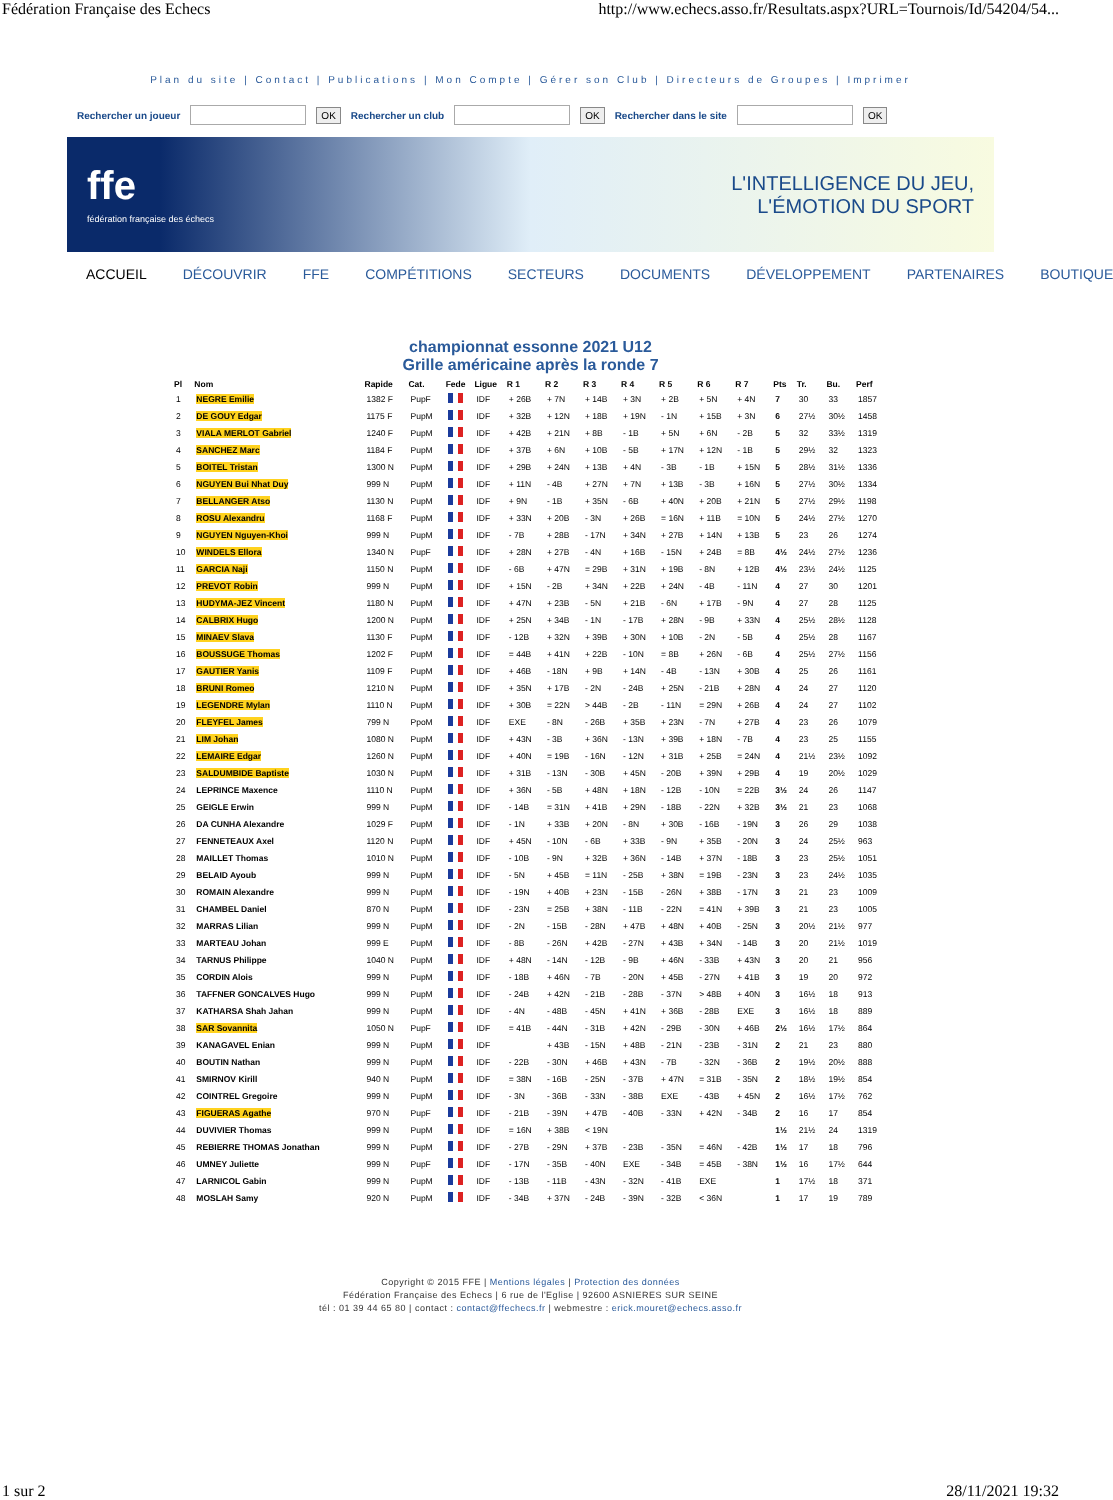Fédération Française des Echecs http://www.echecs.asso.fr/Resultats.aspx?URL=Tournois/Id/54204/54...
Plan du site | Contact | Publications | Mon Compte | Gérer son Club | Directeurs de Groupes | Imprimer
Rechercher un joueur OK Rechercher un club OK Rechercher dans le site OK
ffe
fédération française des échecs
L'INTELLIGENCE DU JEU,
L'ÉMOTION DU SPORT
ACCUEIL DÉCOUVRIR FFE COMPÉTITIONS SECTEURS DOCUMENTS DÉVELOPPEMENT PARTENAIRES BOUTIQUE
championnat essonne 2021 U12
Grille américaine après la ronde 7
| Pl | Nom | Rapide | Cat. | Fede | Ligue | R 1 | R 2 | R 3 | R 4 | R 5 | R 6 | R 7 | Pts | Tr. | Bu. | Perf |
| --- | --- | --- | --- | --- | --- | --- | --- | --- | --- | --- | --- | --- | --- | --- | --- | --- |
| 1 | NEGRE Emilie | 1382 F | PupF | | IDF | + 26B | + 7N | + 14B | + 3N | + 2B | + 5N | + 4N | 7 | 30 | 33 | 1857 |
| 2 | DE GOUY Edgar | 1175 F | PupM | | IDF | + 32B | + 12N | + 18B | + 19N | - 1N | + 15B | + 3N | 6 | 27½ | 30½ | 1458 |
| 3 | VIALA MERLOT Gabriel | 1240 F | PupM | | IDF | + 42B | + 21N | + 8B | - 1B | + 5N | + 6N | - 2B | 5 | 32 | 33½ | 1319 |
| 4 | SANCHEZ Marc | 1184 F | PupM | | IDF | + 37B | + 6N | + 10B | - 5B | + 17N | + 12N | - 1B | 5 | 29½ | 32 | 1323 |
| 5 | BOITEL Tristan | 1300 N | PupM | | IDF | + 29B | + 24N | + 13B | + 4N | - 3B | - 1B | + 15N | 5 | 28½ | 31½ | 1336 |
| 6 | NGUYEN Bui Nhat Duy | 999 N | PupM | | IDF | + 11N | - 4B | + 27N | + 7N | + 13B | - 3B | + 16N | 5 | 27½ | 30½ | 1334 |
| 7 | BELLANGER Atso | 1130 N | PupM | | IDF | + 9N | - 1B | + 35N | - 6B | + 40N | + 20B | + 21N | 5 | 27½ | 29½ | 1198 |
| 8 | ROSU Alexandru | 1168 F | PupM | | IDF | + 33N | + 20B | - 3N | + 26B | = 16N | + 11B | = 10N | 5 | 24½ | 27½ | 1270 |
| 9 | NGUYEN Nguyen-Khoi | 999 N | PupM | | IDF | - 7B | + 28B | - 17N | + 34N | + 27B | + 14N | + 13B | 5 | 23 | 26 | 1274 |
| 10 | WINDELS Ellora | 1340 N | PupF | | IDF | + 28N | + 27B | - 4N | + 16B | - 15N | + 24B | = 8B | 4½ | 24½ | 27½ | 1236 |
| 11 | GARCIA Naji | 1150 N | PupM | | IDF | - 6B | + 47N | = 29B | + 31N | + 19B | - 8N | + 12B | 4½ | 23½ | 24½ | 1125 |
| 12 | PREVOT Robin | 999 N | PupM | | IDF | + 15N | - 2B | + 34N | + 22B | + 24N | - 4B | - 11N | 4 | 27 | 30 | 1201 |
| 13 | HUDYMA-JEZ Vincent | 1180 N | PupM | | IDF | + 47N | + 23B | - 5N | + 21B | - 6N | + 17B | - 9N | 4 | 27 | 28 | 1125 |
| 14 | CALBRIX Hugo | 1200 N | PupM | | IDF | + 25N | + 34B | - 1N | - 17B | + 28N | - 9B | + 33N | 4 | 25½ | 28½ | 1128 |
| 15 | MINAEV Slava | 1130 F | PupM | | IDF | - 12B | + 32N | + 39B | + 30N | + 10B | - 2N | - 5B | 4 | 25½ | 28 | 1167 |
| 16 | BOUSSUGE Thomas | 1202 F | PupM | | IDF | = 44B | + 41N | + 22B | - 10N | = 8B | + 26N | - 6B | 4 | 25½ | 27½ | 1156 |
| 17 | GAUTIER Yanis | 1109 F | PupM | | IDF | + 46B | - 18N | + 9B | + 14N | - 4B | - 13N | + 30B | 4 | 25 | 26 | 1161 |
| 18 | BRUNI Romeo | 1210 N | PupM | | IDF | + 35N | + 17B | - 2N | - 24B | + 25N | - 21B | + 28N | 4 | 24 | 27 | 1120 |
| 19 | LEGENDRE Mylan | 1110 N | PupM | | IDF | + 30B | = 22N | > 44B | - 2B | - 11N | = 29N | + 26B | 4 | 24 | 27 | 1102 |
| 20 | FLEYFEL James | 799 N | PpoM | | IDF | EXE | - 8N | - 26B | + 35B | + 23N | - 7N | + 27B | 4 | 23 | 26 | 1079 |
| 21 | LIM Johan | 1080 N | PupM | | IDF | + 43N | - 3B | + 36N | - 13N | + 39B | + 18N | - 7B | 4 | 23 | 25 | 1155 |
| 22 | LEMAIRE Edgar | 1260 N | PupM | | IDF | + 40N | = 19B | - 16N | - 12N | + 31B | + 25B | = 24N | 4 | 21½ | 23½ | 1092 |
| 23 | SALDUMBIDE Baptiste | 1030 N | PupM | | IDF | + 31B | - 13N | - 30B | + 45N | - 20B | + 39N | + 29B | 4 | 19 | 20½ | 1029 |
| 24 | LEPRINCE Maxence | 1110 N | PupM | | IDF | + 36N | - 5B | + 48N | + 18N | - 12B | - 10N | = 22B | 3½ | 24 | 26 | 1147 |
| 25 | GEIGLE Erwin | 999 N | PupM | | IDF | - 14B | = 31N | + 41B | + 29N | - 18B | - 22N | + 32B | 3½ | 21 | 23 | 1068 |
| 26 | DA CUNHA Alexandre | 1029 F | PupM | | IDF | - 1N | + 33B | + 20N | - 8N | + 30B | - 16B | - 19N | 3 | 26 | 29 | 1038 |
| 27 | FENNETEAUX Axel | 1120 N | PupM | | IDF | + 45N | - 10N | - 6B | + 33B | - 9N | + 35B | - 20N | 3 | 24 | 25½ | 963 |
| 28 | MAILLET Thomas | 1010 N | PupM | | IDF | - 10B | - 9N | + 32B | + 36N | - 14B | + 37N | - 18B | 3 | 23 | 25½ | 1051 |
| 29 | BELAID Ayoub | 999 N | PupM | | IDF | - 5N | + 45B | = 11N | - 25B | + 38N | = 19B | - 23N | 3 | 23 | 24½ | 1035 |
| 30 | ROMAIN Alexandre | 999 N | PupM | | IDF | - 19N | + 40B | + 23N | - 15B | - 26N | + 38B | - 17N | 3 | 21 | 23 | 1009 |
| 31 | CHAMBEL Daniel | 870 N | PupM | | IDF | - 23N | = 25B | + 38N | - 11B | - 22N | = 41N | + 39B | 3 | 21 | 23 | 1005 |
| 32 | MARRAS Lilian | 999 N | PupM | | IDF | - 2N | - 15B | - 28N | + 47B | + 48N | + 40B | - 25N | 3 | 20½ | 21½ | 977 |
| 33 | MARTEAU Johan | 999 E | PupM | | IDF | - 8B | - 26N | + 42B | - 27N | + 43B | + 34N | - 14B | 3 | 20 | 21½ | 1019 |
| 34 | TARNUS Philippe | 1040 N | PupM | | IDF | + 48N | - 14N | - 12B | - 9B | + 46N | - 33B | + 43N | 3 | 20 | 21 | 956 |
| 35 | CORDIN Alois | 999 N | PupM | | IDF | - 18B | + 46N | - 7B | - 20N | + 45B | - 27N | + 41B | 3 | 19 | 20 | 972 |
| 36 | TAFFNER GONCALVES Hugo | 999 N | PupM | | IDF | - 24B | + 42N | - 21B | - 28B | - 37N | > 48B | + 40N | 3 | 16½ | 18 | 913 |
| 37 | KATHARSA Shah Jahan | 999 N | PupM | | IDF | - 4N | - 48B | - 45N | + 41N | + 36B | - 28B | EXE | 3 | 16½ | 18 | 889 |
| 38 | SAR Sovannita | 1050 N | PupF | | IDF | = 41B | - 44N | - 31B | + 42N | - 29B | - 30N | + 46B | 2½ | 16½ | 17½ | 864 |
| 39 | KANAGAVEL Enian | 999 N | PupM | | IDF | | + 43B | - 15N | + 48B | - 21N | - 23B | - 31N | 2 | 21 | 23 | 880 |
| 40 | BOUTIN Nathan | 999 N | PupM | | IDF | - 22B | - 30N | + 46B | + 43N | - 7B | - 32N | - 36B | 2 | 19½ | 20½ | 888 |
| 41 | SMIRNOV Kirill | 940 N | PupM | | IDF | = 38N | - 16B | - 25N | - 37B | + 47N | = 31B | - 35N | 2 | 18½ | 19½ | 854 |
| 42 | COINTREL Gregoire | 999 N | PupM | | IDF | - 3N | - 36B | - 33N | - 38B | EXE | - 43B | + 45N | 2 | 16½ | 17½ | 762 |
| 43 | FIGUERAS Agathe | 970 N | PupF | | IDF | - 21B | - 39N | + 47B | - 40B | - 33N | + 42N | - 34B | 2 | 16 | 17 | 854 |
| 44 | DUVIVIER Thomas | 999 N | PupM | | IDF | = 16N | + 38B | < 19N | | | | | 1½ | 21½ | 24 | 1319 |
| 45 | REBIERRE THOMAS Jonathan | 999 N | PupM | | IDF | - 27B | - 29N | + 37B | - 23B | - 35N | = 46N | - 42B | 1½ | 17 | 18 | 796 |
| 46 | UMNEY Juliette | 999 N | PupF | | IDF | - 17N | - 35B | - 40N | EXE | - 34B | = 45B | - 38N | 1½ | 16 | 17½ | 644 |
| 47 | LARNICOL Gabin | 999 N | PupM | | IDF | - 13B | - 11B | - 43N | - 32N | - 41B | EXE | | 1 | 17½ | 18 | 371 |
| 48 | MOSLAH Samy | 920 N | PupM | | IDF | - 34B | + 37N | - 24B | - 39N | - 32B | < 36N | | 1 | 17 | 19 | 789 |
Copyright © 2015 FFE | Mentions légales | Protection des données
Fédération Française des Echecs | 6 rue de l'Eglise | 92600 ASNIERES SUR SEINE
tél : 01 39 44 65 80 | contact : contact@ffechecs.fr | webmestre : erick.mouret@echecs.asso.fr
1 sur 2 28/11/2021 19:32